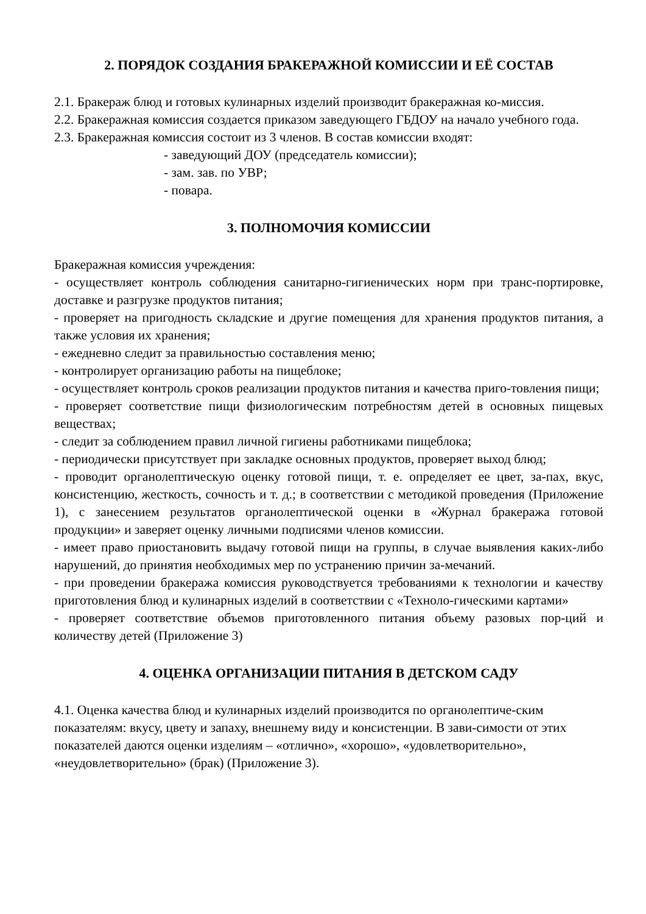2. ПОРЯДОК СОЗДАНИЯ БРАКЕРАЖНОЙ КОМИССИИ И ЕЁ СОСТАВ
2.1. Бракераж блюд и готовых кулинарных изделий производит бракеражная ко-миссия.
2.2. Бракеражная комиссия создается приказом заведующего ГБДОУ на начало учебного года.
2.3. Бракеражная комиссия состоит из 3 членов. В состав комиссии входят:
- заведующий ДОУ (председатель комиссии);
- зам. зав. по УВР;
- повара.
3. ПОЛНОМОЧИЯ КОМИССИИ
Бракеражная комиссия учреждения:
- осуществляет контроль соблюдения санитарно-гигиенических норм при транс-портировке, доставке и разгрузке продуктов питания;
- проверяет на пригодность складские и другие помещения для хранения продуктов питания, а также условия их хранения;
- ежедневно следит за правильностью составления меню;
- контролирует организацию работы на пищеблоке;
- осуществляет контроль сроков реализации продуктов питания и качества приго-товления пищи;
- проверяет соответствие пищи физиологическим потребностям детей в основных пищевых веществах;
- следит за соблюдением правил личной гигиены работниками пищеблока;
- периодически присутствует при закладке основных продуктов, проверяет выход блюд;
- проводит органолептическую оценку готовой пищи, т. е. определяет ее цвет, за-пах, вкус, консистенцию, жесткость, сочность и т. д.; в соответствии с методикой проведения (Приложение 1), с занесением результатов органолептической оценки в «Журнал бракеража готовой продукции» и заверяет оценку личными подписями членов комиссии.
- имеет право приостановить выдачу готовой пищи на группы, в случае выявления каких-либо нарушений, до принятия необходимых мер по устранению причин за-мечаний.
- при проведении бракеража комиссия руководствуется требованиями к технологии и качеству приготовления блюд и кулинарных изделий в соответствии с «Техноло-гическими картами»
- проверяет соответствие объемов приготовленного питания объему разовых пор-ций и количеству детей (Приложение 3)
4. ОЦЕНКА ОРГАНИЗАЦИИ ПИТАНИЯ В ДЕТСКОМ САДУ
4.1. Оценка качества блюд и кулинарных изделий производится по органолептиче-ским показателям: вкусу, цвету и запаху, внешнему виду и консистенции. В зави-симости от этих показателей даются оценки изделиям – «отлично», «хорошо», «удовлетворительно», «неудовлетворительно» (брак) (Приложение 3).